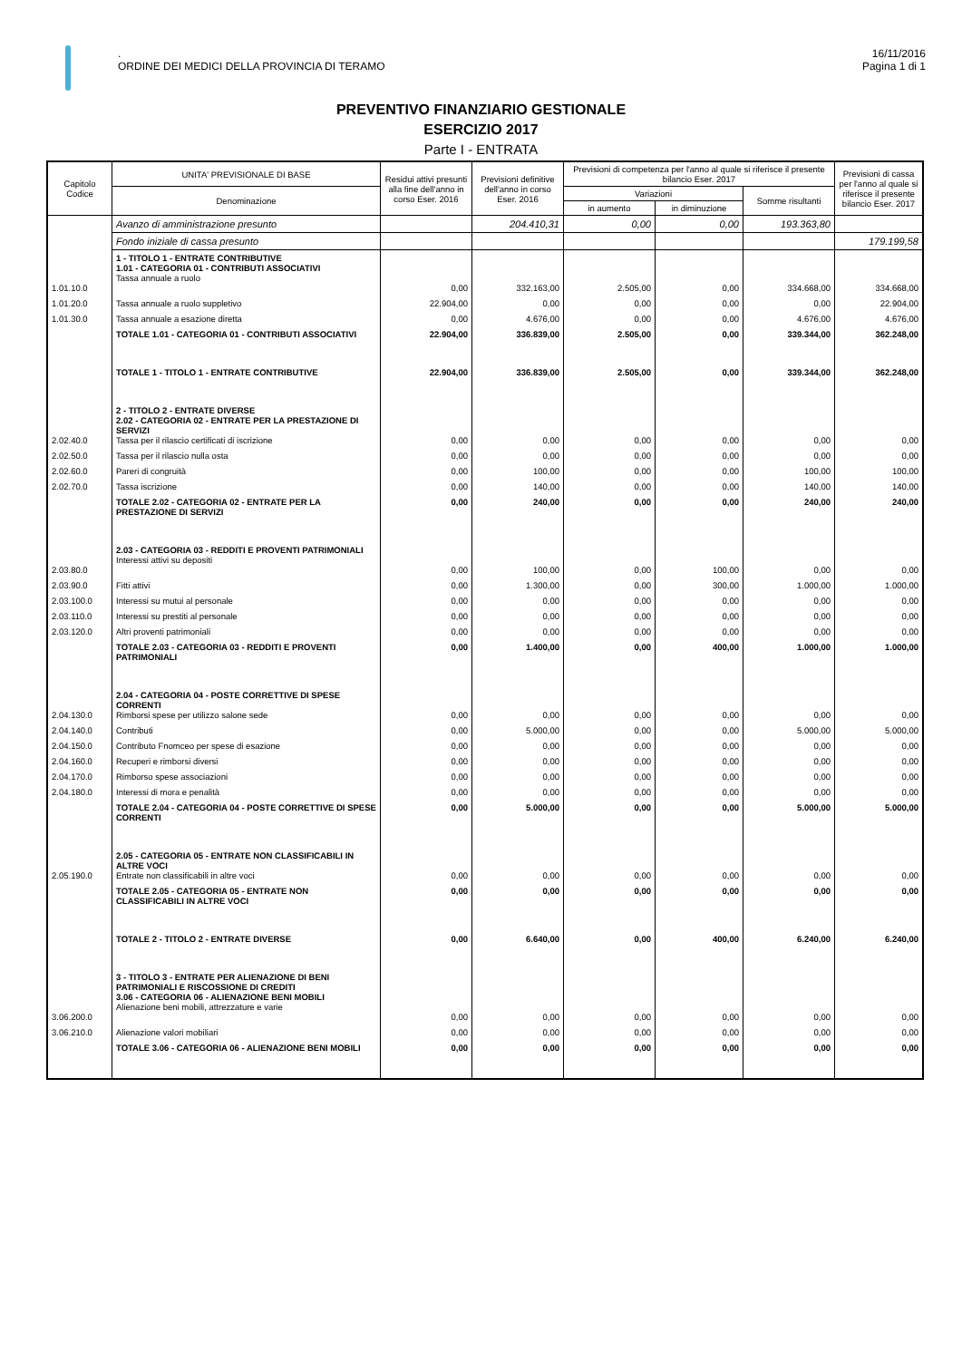.
ORDINE DEI MEDICI DELLA PROVINCIA DI TERAMO
16/11/2016
Pagina 1 di 1
PREVENTIVO FINANZIARIO GESTIONALE
ESERCIZIO 2017
Parte I - ENTRATA
| Capitolo Codice | UNITA' PREVISIONALE DI BASE | Residui attivi presunti alla fine dell'anno in corso Eser. 2016 | Previsioni definitive dell'anno in corso Eser. 2016 | Previsioni di competenza per l'anno al quale si riferisce il presente bilancio Eser. 2017 | | | Previsioni di cassa per l'anno al quale si riferisce il presente bilancio Eser. 2017 |
| --- | --- | --- | --- | --- | --- | --- | --- |
| | Denominazione | | | Variazioni | | Somme risultanti | |
| | | | | in aumento | in diminuzione | | |
| | Avanzo di amministrazione presunto | | 204.410,31 | 0,00 | 0,00 | 193.363,80 | |
| | Fondo iniziale di cassa presunto | | | | | | 179.199,58 |
| 1.01.10.0 | 1 - TITOLO 1 - ENTRATE CONTRIBUTIVE 1.01 - CATEGORIA 01 - CONTRIBUTI ASSOCIATIVI Tassa annuale a ruolo | 0,00 | 332.163,00 | 2.505,00 | 0,00 | 334.668,00 | 334.668,00 |
| 1.01.20.0 | Tassa annuale a ruolo suppletivo | 22.904,00 | 0,00 | 0,00 | 0,00 | 0,00 | 22.904,00 |
| 1.01.30.0 | Tassa annuale a esazione diretta | 0,00 | 4.676,00 | 0,00 | 0,00 | 4.676,00 | 4.676,00 |
| | TOTALE 1.01 - CATEGORIA 01 - CONTRIBUTI ASSOCIATIVI | 22.904,00 | 336.839,00 | 2.505,00 | 0,00 | 339.344,00 | 362.248,00 |
| | TOTALE 1 - TITOLO 1 - ENTRATE CONTRIBUTIVE | 22.904,00 | 336.839,00 | 2.505,00 | 0,00 | 339.344,00 | 362.248,00 |
| 2.02.40.0 | 2 - TITOLO 2 - ENTRATE DIVERSE 2.02 - CATEGORIA 02 - ENTRATE PER LA PRESTAZIONE DI SERVIZI Tassa per il rilascio certificati di iscrizione | 0,00 | 0,00 | 0,00 | 0,00 | 0,00 | 0,00 |
| 2.02.50.0 | Tassa per il rilascio nulla osta | 0,00 | 0,00 | 0,00 | 0,00 | 0,00 | 0,00 |
| 2.02.60.0 | Pareri di congruità | 0,00 | 100,00 | 0,00 | 0,00 | 100,00 | 100,00 |
| 2.02.70.0 | Tassa iscrizione | 0,00 | 140,00 | 0,00 | 0,00 | 140,00 | 140,00 |
| | TOTALE 2.02 - CATEGORIA 02 - ENTRATE PER LA PRESTAZIONE DI SERVIZI | 0,00 | 240,00 | 0,00 | 0,00 | 240,00 | 240,00 |
| 2.03.80.0 | 2.03 - CATEGORIA 03 - REDDITI E PROVENTI PATRIMONIALI Interessi attivi su depositi | 0,00 | 100,00 | 0,00 | 100,00 | 0,00 | 0,00 |
| 2.03.90.0 | Fitti attivi | 0,00 | 1.300,00 | 0,00 | 300,00 | 1.000,00 | 1.000,00 |
| 2.03.100.0 | Interessi su mutui al personale | 0,00 | 0,00 | 0,00 | 0,00 | 0,00 | 0,00 |
| 2.03.110.0 | Interessi su prestiti al personale | 0,00 | 0,00 | 0,00 | 0,00 | 0,00 | 0,00 |
| 2.03.120.0 | Altri proventi patrimoniali | 0,00 | 0,00 | 0,00 | 0,00 | 0,00 | 0,00 |
| | TOTALE 2.03 - CATEGORIA 03 - REDDITI E PROVENTI PATRIMONIALI | 0,00 | 1.400,00 | 0,00 | 400,00 | 1.000,00 | 1.000,00 |
| 2.04.130.0 | 2.04 - CATEGORIA 04 - POSTE CORRETTIVE DI SPESE CORRENTI Rimborsi spese per utilizzo salone sede | 0,00 | 0,00 | 0,00 | 0,00 | 0,00 | 0,00 |
| 2.04.140.0 | Contributi | 0,00 | 5.000,00 | 0,00 | 0,00 | 5.000,00 | 5.000,00 |
| 2.04.150.0 | Contributo Fnomceo per spese di esazione | 0,00 | 0,00 | 0,00 | 0,00 | 0,00 | 0,00 |
| 2.04.160.0 | Recuperi e rimborsi diversi | 0,00 | 0,00 | 0,00 | 0,00 | 0,00 | 0,00 |
| 2.04.170.0 | Rimborso spese associazioni | 0,00 | 0,00 | 0,00 | 0,00 | 0,00 | 0,00 |
| 2.04.180.0 | Interessi di mora e penalità | 0,00 | 0,00 | 0,00 | 0,00 | 0,00 | 0,00 |
| | TOTALE 2.04 - CATEGORIA 04 - POSTE CORRETTIVE DI SPESE CORRENTI | 0,00 | 5.000,00 | 0,00 | 0,00 | 5.000,00 | 5.000,00 |
| 2.05.190.0 | 2.05 - CATEGORIA 05 - ENTRATE NON CLASSIFICABILI IN ALTRE VOCI Entrate non classificabili in altre voci | 0,00 | 0,00 | 0,00 | 0,00 | 0,00 | 0,00 |
| | TOTALE 2.05 - CATEGORIA 05 - ENTRATE NON CLASSIFICABILI IN ALTRE VOCI | 0,00 | 0,00 | 0,00 | 0,00 | 0,00 | 0,00 |
| | TOTALE 2 - TITOLO 2 - ENTRATE DIVERSE | 0,00 | 6.640,00 | 0,00 | 400,00 | 6.240,00 | 6.240,00 |
| 3.06.200.0 | 3 - TITOLO 3 - ENTRATE PER ALIENAZIONE DI BENI PATRIMONIALI E RISCOSSIONE DI CREDITI 3.06 - CATEGORIA 06 - ALIENAZIONE BENI MOBILI Alienazione beni mobili, attrezzature e varie | 0,00 | 0,00 | 0,00 | 0,00 | 0,00 | 0,00 |
| 3.06.210.0 | Alienazione valori mobiliari | 0,00 | 0,00 | 0,00 | 0,00 | 0,00 | 0,00 |
| | TOTALE 3.06 - CATEGORIA 06 - ALIENAZIONE BENI MOBILI | 0,00 | 0,00 | 0,00 | 0,00 | 0,00 | 0,00 |